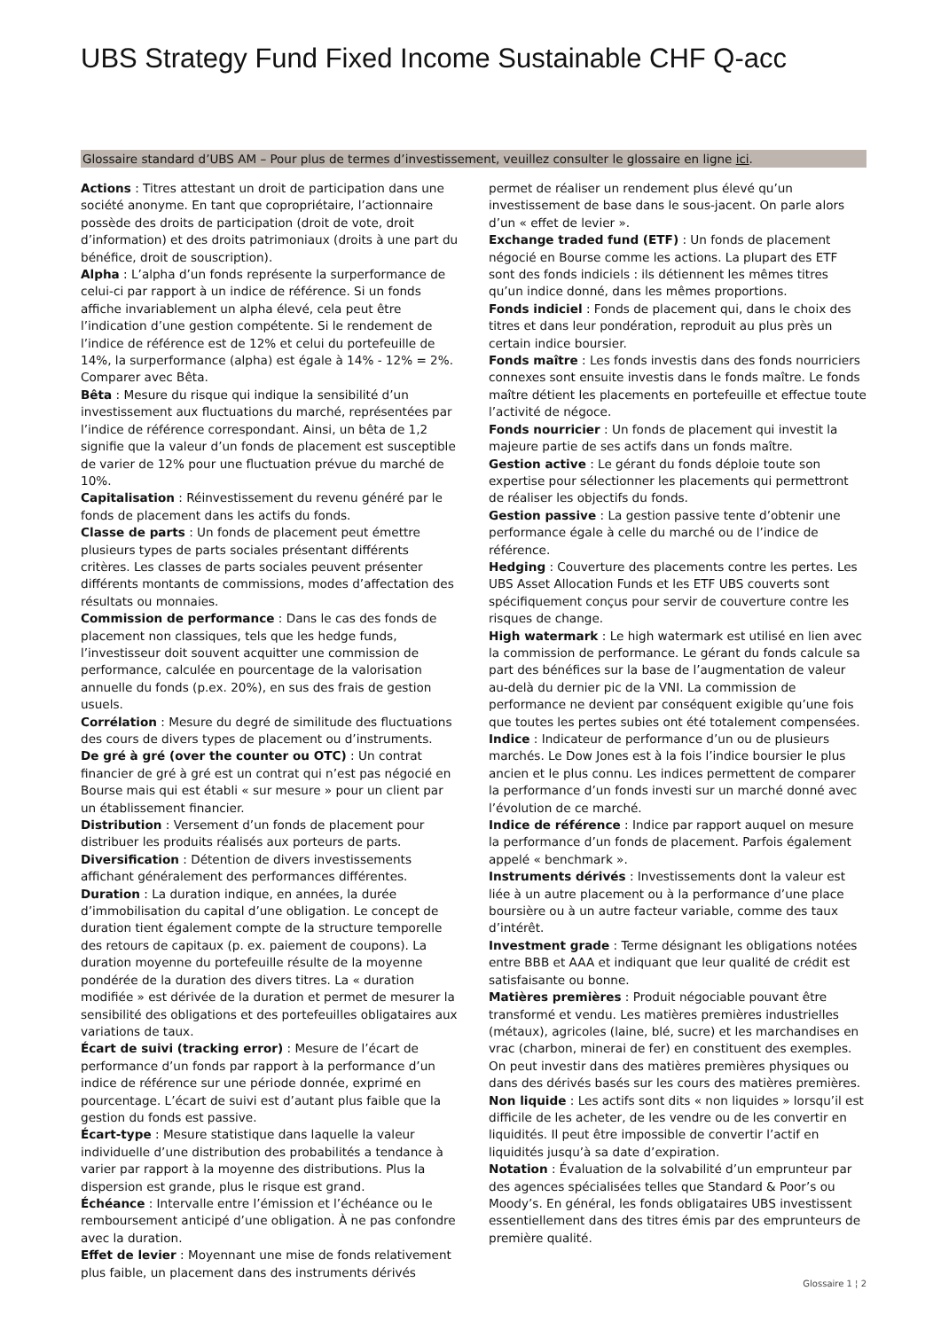UBS Strategy Fund Fixed Income Sustainable CHF Q-acc
Glossaire standard d’UBS AM – Pour plus de termes d’investissement, veuillez consulter le glossaire en ligne ici.
Actions : Titres attestant un droit de participation dans une société anonyme. En tant que copropriétaire, l’actionnaire possède des droits de participation (droit de vote, droit d’information) et des droits patrimoniaux (droits à une part du bénéfice, droit de souscription).
Alpha : L’alpha d’un fonds représente la surperformance de celui-ci par rapport à un indice de référence. Si un fonds affiche invariablement un alpha élevé, cela peut être l’indication d’une gestion compétente. Si le rendement de l’indice de référence est de 12% et celui du portefeuille de 14%, la surperformance (alpha) est égale à 14% - 12% = 2%. Comparer avec Bêta.
Bêta : Mesure du risque qui indique la sensibilité d’un investissement aux fluctuations du marché, représentées par l’indice de référence correspondant. Ainsi, un bêta de 1,2 signifie que la valeur d’un fonds de placement est susceptible de varier de 12% pour une fluctuation prévue du marché de 10%.
Capitalisation : Réinvestissement du revenu généré par le fonds de placement dans les actifs du fonds.
Classe de parts : Un fonds de placement peut émettre plusieurs types de parts sociales présentant différents critères. Les classes de parts sociales peuvent présenter différents montants de commissions, modes d’affectation des résultats ou monnaies.
Commission de performance : Dans le cas des fonds de placement non classiques, tels que les hedge funds, l’investisseur doit souvent acquitter une commission de performance, calculée en pourcentage de la valorisation annuelle du fonds (p.ex. 20%), en sus des frais de gestion usuels.
Corrélation : Mesure du degré de similitude des fluctuations des cours de divers types de placement ou d’instruments.
De gré à gré (over the counter ou OTC) : Un contrat financier de gré à gré est un contrat qui n’est pas négocié en Bourse mais qui est établi « sur mesure » pour un client par un établissement financier.
Distribution : Versement d’un fonds de placement pour distribuer les produits réalisés aux porteurs de parts.
Diversification : Détention de divers investissements affichant généralement des performances différentes.
Duration : La duration indique, en années, la durée d’immobilisation du capital d’une obligation. Le concept de duration tient également compte de la structure temporelle des retours de capitaux (p. ex. paiement de coupons). La duration moyenne du portefeuille résulte de la moyenne pondérée de la duration des divers titres. La « duration modifiée » est dérivée de la duration et permet de mesurer la sensibilité des obligations et des portefeuilles obligataires aux variations de taux.
Écart de suivi (tracking error) : Mesure de l’écart de performance d’un fonds par rapport à la performance d’un indice de référence sur une période donnée, exprimé en pourcentage. L’écart de suivi est d’autant plus faible que la gestion du fonds est passive.
Écart-type : Mesure statistique dans laquelle la valeur individuelle d’une distribution des probabilités a tendance à varier par rapport à la moyenne des distributions. Plus la dispersion est grande, plus le risque est grand.
Échéance : Intervalle entre l’émission et l’échéance ou le remboursement anticipé d’une obligation. À ne pas confondre avec la duration.
Effet de levier : Moyennant une mise de fonds relativement plus faible, un placement dans des instruments dérivés permet de réaliser un rendement plus élevé qu’un investissement de base dans le sous-jacent. On parle alors d’un « effet de levier ».
Exchange traded fund (ETF) : Un fonds de placement négocié en Bourse comme les actions. La plupart des ETF sont des fonds indiciels : ils détiennent les mêmes titres qu’un indice donné, dans les mêmes proportions.
Fonds indiciel : Fonds de placement qui, dans le choix des titres et dans leur pondération, reproduit au plus près un certain indice boursier.
Fonds maître : Les fonds investis dans des fonds nourriciers connexes sont ensuite investis dans le fonds maître. Le fonds maître détient les placements en portefeuille et effectue toute l’activité de négoce.
Fonds nourricier : Un fonds de placement qui investit la majeure partie de ses actifs dans un fonds maître.
Gestion active : Le gérant du fonds déploie toute son expertise pour sélectionner les placements qui permettront de réaliser les objectifs du fonds.
Gestion passive : La gestion passive tente d’obtenir une performance égale à celle du marché ou de l’indice de référence.
Hedging : Couverture des placements contre les pertes. Les UBS Asset Allocation Funds et les ETF UBS couverts sont spécifiquement conçus pour servir de couverture contre les risques de change.
High watermark : Le high watermark est utilisé en lien avec la commission de performance. Le gérant du fonds calcule sa part des bénéfices sur la base de l’augmentation de valeur au-delà du dernier pic de la VNI. La commission de performance ne devient par conséquent exigible qu’une fois que toutes les pertes subies ont été totalement compensées.
Indice : Indicateur de performance d’un ou de plusieurs marchés. Le Dow Jones est à la fois l’indice boursier le plus ancien et le plus connu. Les indices permettent de comparer la performance d’un fonds investi sur un marché donné avec l’évolution de ce marché.
Indice de référence : Indice par rapport auquel on mesure la performance d’un fonds de placement. Parfois également appelé « benchmark ».
Instruments dérivés : Investissements dont la valeur est liée à un autre placement ou à la performance d’une place boursière ou à un autre facteur variable, comme des taux d’intérêt.
Investment grade : Terme désignant les obligations notées entre BBB et AAA et indiquant que leur qualité de crédit est satisfaisante ou bonne.
Matières premières : Produit négociable pouvant être transformé et vendu. Les matières premières industrielles (métaux), agricoles (laine, blé, sucre) et les marchandises en vrac (charbon, minerai de fer) en constituent des exemples. On peut investir dans des matières premières physiques ou dans des dérivés basés sur les cours des matières premières.
Non liquide : Les actifs sont dits « non liquides » lorsqu’il est difficile de les acheter, de les vendre ou de les convertir en liquidités. Il peut être impossible de convertir l’actif en liquidités jusqu’à sa date d’expiration.
Notation : Évaluation de la solvabilité d’un emprunteur par des agences spécialisées telles que Standard & Poor’s ou Moody’s. En général, les fonds obligataires UBS investissent essentiellement dans des titres émis par des emprunteurs de première qualité.
Glossaire 1 ¦ 2